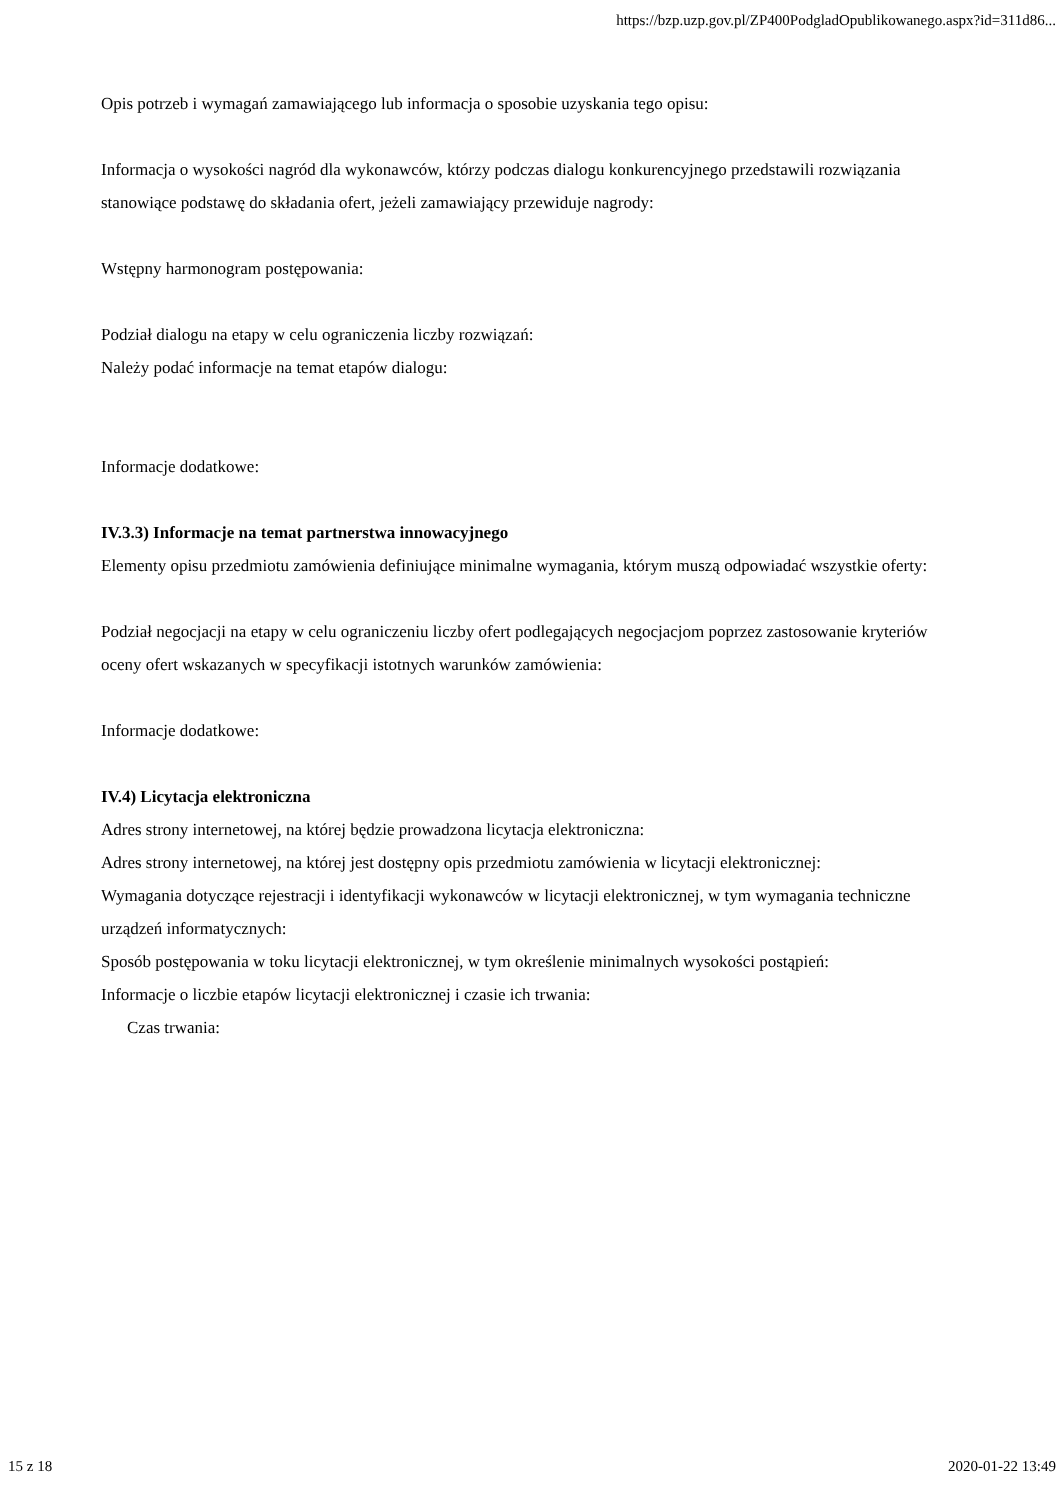https://bzp.uzp.gov.pl/ZP400PodgladOpublikowanego.aspx?id=311d86...
Opis potrzeb i wymagań zamawiającego lub informacja o sposobie uzyskania tego opisu:
Informacja o wysokości nagród dla wykonawców, którzy podczas dialogu konkurencyjnego przedstawili rozwiązania stanowiące podstawę do składania ofert, jeżeli zamawiający przewiduje nagrody:
Wstępny harmonogram postępowania:
Podział dialogu na etapy w celu ograniczenia liczby rozwiązań:
Należy podać informacje na temat etapów dialogu:
Informacje dodatkowe:
IV.3.3) Informacje na temat partnerstwa innowacyjnego
Elementy opisu przedmiotu zamówienia definiujące minimalne wymagania, którym muszą odpowiadać wszystkie oferty:
Podział negocjacji na etapy w celu ograniczeniu liczby ofert podlegających negocjacjom poprzez zastosowanie kryteriów oceny ofert wskazanych w specyfikacji istotnych warunków zamówienia:
Informacje dodatkowe:
IV.4) Licytacja elektroniczna
Adres strony internetowej, na której będzie prowadzona licytacja elektroniczna:
Adres strony internetowej, na której jest dostępny opis przedmiotu zamówienia w licytacji elektronicznej:
Wymagania dotyczące rejestracji i identyfikacji wykonawców w licytacji elektronicznej, w tym wymagania techniczne urządzeń informatycznych:
Sposób postępowania w toku licytacji elektronicznej, w tym określenie minimalnych wysokości postąpień:
Informacje o liczbie etapów licytacji elektronicznej i czasie ich trwania:
Czas trwania:
15 z 18 2020-01-22 13:49